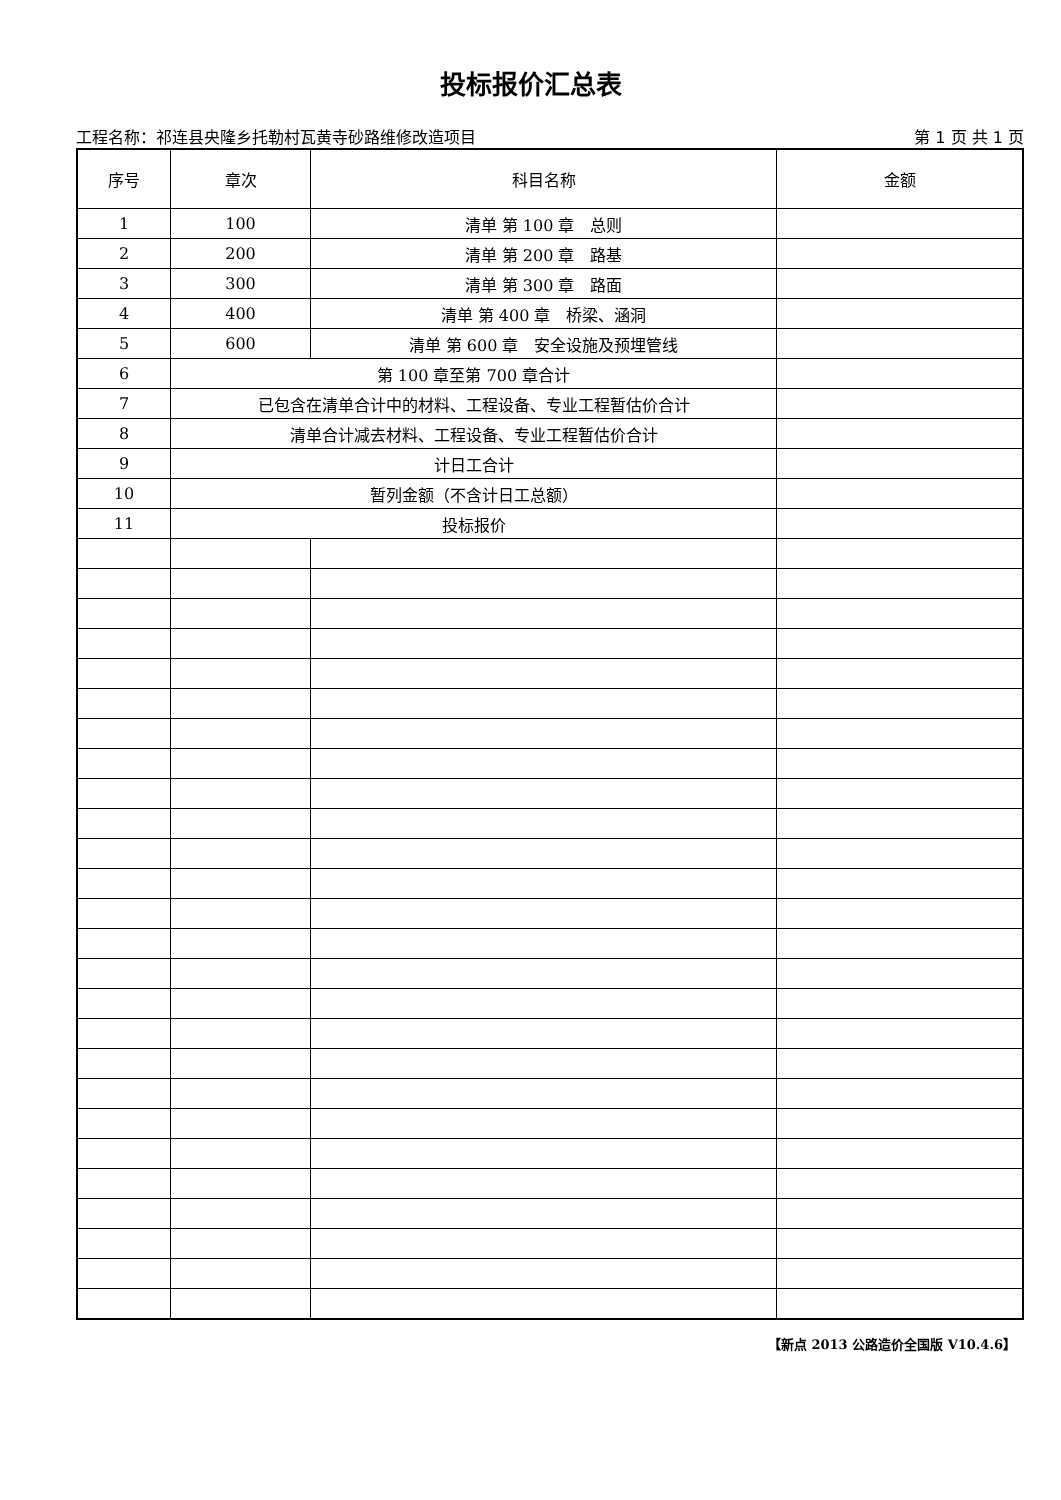投标报价汇总表
工程名称：祁连县央隆乡托勒村瓦黄寺砂路维修改造项目 第 1 页 共 1 页
| 序号 | 章次 | 科目名称 | 金额 |
| --- | --- | --- | --- |
| 1 | 100 | 清单 第 100 章 总则 | |
| 2 | 200 | 清单 第 200 章 路基 | |
| 3 | 300 | 清单 第 300 章 路面 | |
| 4 | 400 | 清单 第 400 章 桥梁、涵洞 | |
| 5 | 600 | 清单 第 600 章 安全设施及预埋管线 | |
| 6 | 第 100 章至第 700 章合计 | | |
| 7 | 已包含在清单合计中的材料、工程设备、专业工程暂估价合计 | | |
| 8 | 清单合计减去材料、工程设备、专业工程暂估价合计 | | |
| 9 | 计日工合计 | | |
| 10 | 暂列金额（不含计日工总额） | | |
| 11 | 投标报价 | | |
【新点 2013 公路造价全国版 V10.4.6】